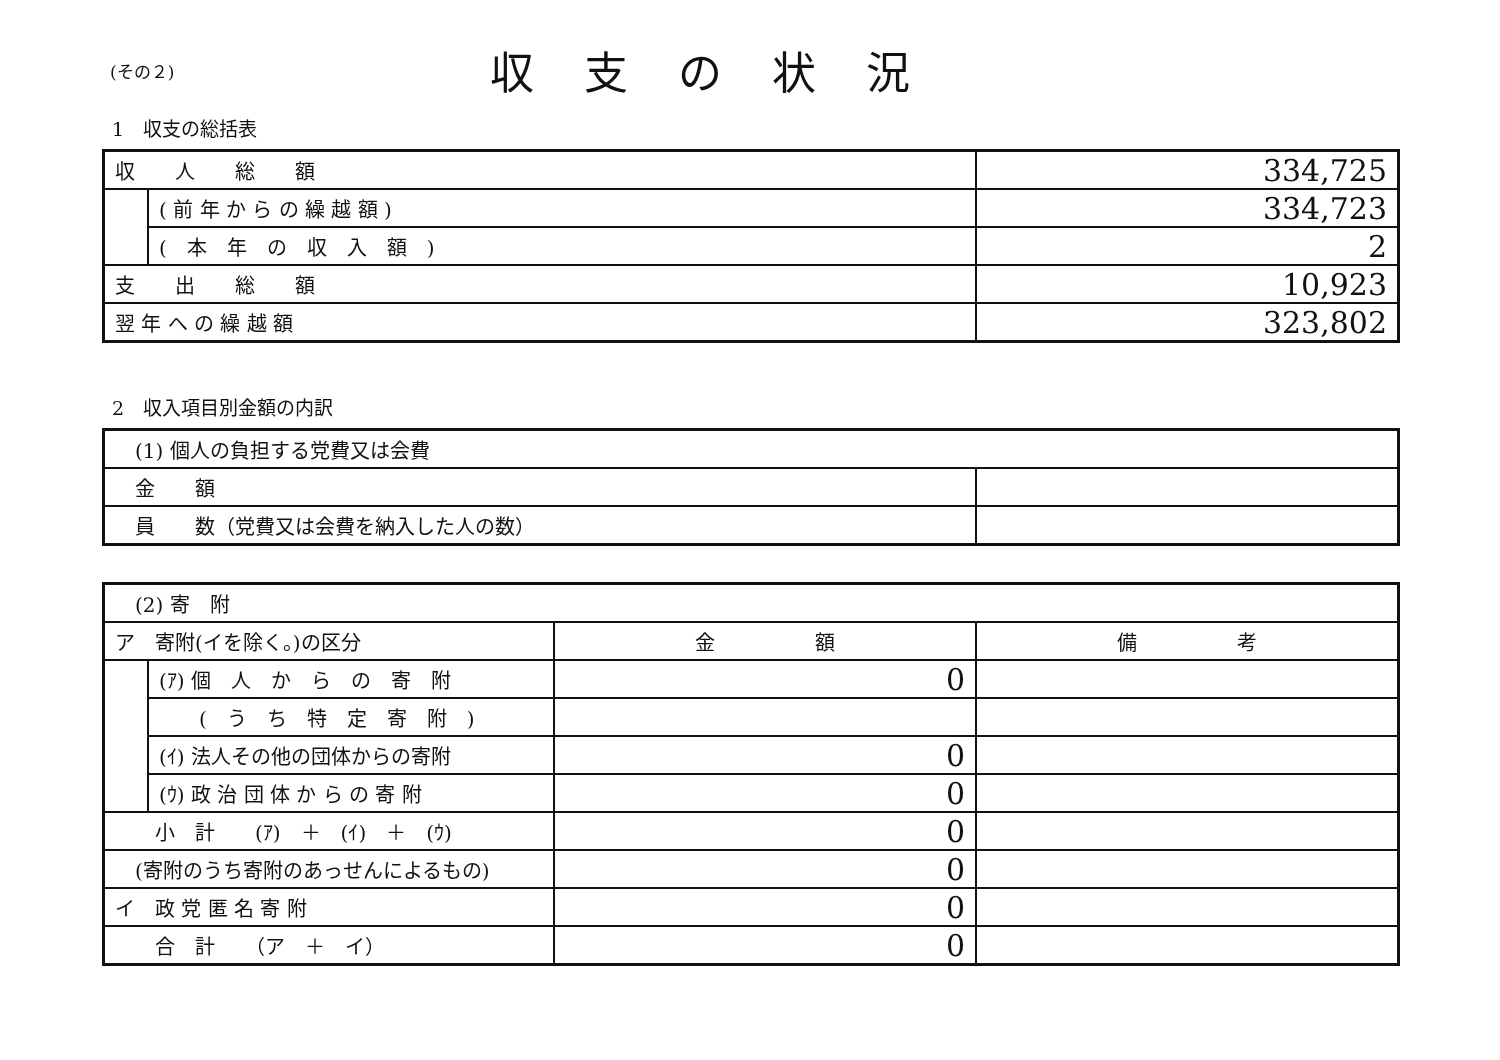(その２)
収支の状況
1　収支の総括表
| 収 人 総 額 | | 334,725 |
| | ( 前 年 か ら の 繰 越 額 ) | 334,723 |
| | ( 本 年 の 収 入 額 ) | 2 |
| 支 出 総 額 | | 10,923 |
| 翌 年 へ の 繰 越 額 | | 323,802 |
2　収入項目別金額の内訳
| (1) 個人の負担する党費又は会費 | |
| 金 額 | |
| 員 数（党費又は会費を納入した人の数） | |
| (2) 寄 附 | | | |
| ア 寄附(イを除く。)の区分 | | 金 額 | 備 考 |
| | (ｱ) 個 人 か ら の 寄 附 | 0 | |
| | ( う ち 特 定 寄 附 ) | | |
| | (ｲ) 法人その他の団体からの寄附 | 0 | |
| | (ｳ) 政 治 団 体 か ら の 寄 附 | 0 | |
| 小 計 (ｱ) ＋ (ｲ) ＋ (ｳ) | | 0 | |
| (寄附のうち寄附のあっせんによるもの) | | 0 | |
| イ 政 党 匿 名 寄 附 | | 0 | |
| 合 計 （ア ＋ イ） | | 0 | |